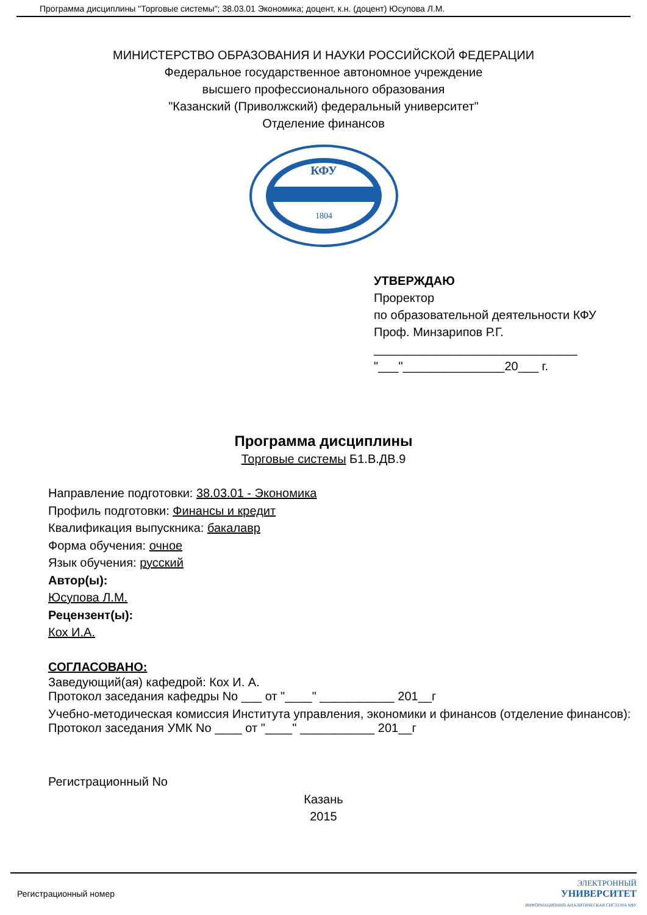Программа дисциплины "Торговые системы"; 38.03.01 Экономика; доцент, к.н. (доцент) Юсупова Л.М.
МИНИСТЕРСТВО ОБРАЗОВАНИЯ И НАУКИ РОССИЙСКОЙ ФЕДЕРАЦИИ
Федеральное государственное автономное учреждение
высшего профессионального образования
"Казанский (Приволжский) федеральный университет"
Отделение финансов
КФУ
1804
УТВЕРЖДАЮ
Проректор
по образовательной деятельности КФУ
Проф. Минзарипов Р.Г.
______________________________
"___"_______________20___ г.
Программа дисциплины
Торговые системы Б1.В.ДВ.9
Направление подготовки: 38.03.01 - Экономика
Профиль подготовки: Финансы и кредит
Квалификация выпускника: бакалавр
Форма обучения: очное
Язык обучения: русский
Автор(ы):
Юсупова Л.М.
Рецензент(ы):
Кох И.А.
СОГЛАСОВАНО:
Заведующий(ая) кафедрой: Кох И. А.
Протокол заседания кафедры No ___ от "____" ___________ 201__г
Учебно-методическая комиссия Института управления, экономики и финансов (отделение финансов):
Протокол заседания УМК No ____ от "____" ___________ 201__г
Регистрационный No
Казань
2015
Регистрационный номер ЭЛЕКТРОННЫЙ
УНИВЕРСИТЕТ
ИНФОРМАЦИОННО-АНАЛИТИЧЕСКАЯ СИСТЕМА КФУ